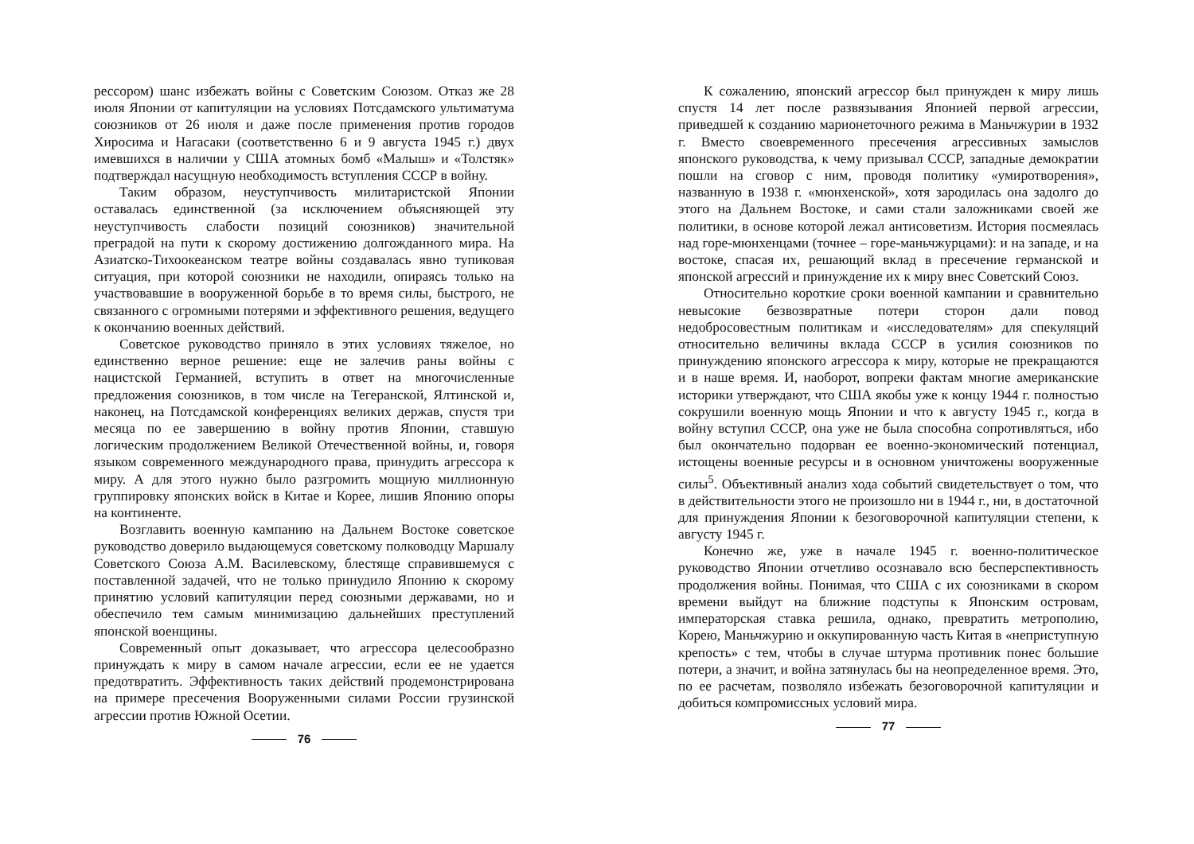рессором) шанс избежать войны с Советским Союзом. Отказ же 28 июля Японии от капитуляции на условиях Потсдамского ультиматума союзников от 26 июля и даже после применения против городов Хиросима и Нагасаки (соответственно 6 и 9 августа 1945 г.) двух имевшихся в наличии у США атомных бомб «Малыш» и «Толстяк» подтверждал насущную необходимость вступления СССР в войну.
Таким образом, неуступчивость милитаристской Японии оставалась единственной (за исключением объясняющей эту неуступчивость слабости позиций союзников) значительной преградой на пути к скорому достижению долгожданного мира. На Азиатско-Тихоокеанском театре войны создавалась явно тупиковая ситуация, при которой союзники не находили, опираясь только на участвовавшие в вооруженной борьбе в то время силы, быстрого, не связанного с огромными потерями и эффективного решения, ведущего к окончанию военных действий.
Советское руководство приняло в этих условиях тяжелое, но единственно верное решение: еще не залечив раны войны с нацистской Германией, вступить в ответ на многочисленные предложения союзников, в том числе на Тегеранской, Ялтинской и, наконец, на Потсдамской конференциях великих держав, спустя три месяца по ее завершению в войну против Японии, ставшую логическим продолжением Великой Отечественной войны, и, говоря языком современного международного права, принудить агрессора к миру. А для этого нужно было разгромить мощную миллионную группировку японских войск в Китае и Корее, лишив Японию опоры на континенте.
Возглавить военную кампанию на Дальнем Востоке советское руководство доверило выдающемуся советскому полководцу Маршалу Советского Союза А.М. Василевскому, блестяще справившемуся с поставленной задачей, что не только принудило Японию к скорому принятию условий капитуляции перед союзными державами, но и обеспечило тем самым минимизацию дальнейших преступлений японской военщины.
Современный опыт доказывает, что агрессора целесообразно принуждать к миру в самом начале агрессии, если ее не удается предотвратить. Эффективность таких действий продемонстрирована на примере пресечения Вооруженными силами России грузинской агрессии против Южной Осетии.
76
К сожалению, японский агрессор был принужден к миру лишь спустя 14 лет после развязывания Японией первой агрессии, приведшей к созданию марионеточного режима в Маньчжурии в 1932 г. Вместо своевременного пресечения агрессивных замыслов японского руководства, к чему призывал СССР, западные демократии пошли на сговор с ним, проводя политику «умиротворения», названную в 1938 г. «мюнхенской», хотя зародилась она задолго до этого на Дальнем Востоке, и сами стали заложниками своей же политики, в основе которой лежал антисоветизм. История посмеялась над горе-мюнхенцами (точнее – горе-маньчжурцами): и на западе, и на востоке, спасая их, решающий вклад в пресечение германской и японской агрессий и принуждение их к миру внес Советский Союз.
Относительно короткие сроки военной кампании и сравнительно невысокие безвозвратные потери сторон дали повод недобросовестным политикам и «исследователям» для спекуляций относительно величины вклада СССР в усилия союзников по принуждению японского агрессора к миру, которые не прекращаются и в наше время. И, наоборот, вопреки фактам многие американские историки утверждают, что США якобы уже к концу 1944 г. полностью сокрушили военную мощь Японии и что к августу 1945 г., когда в войну вступил СССР, она уже не была способна сопротивляться, ибо был окончательно подорван ее военно-экономический потенциал, истощены военные ресурсы и в основном уничтожены вооруженные силы<sup>5</sup>. Объективный анализ хода событий свидетельствует о том, что в действительности этого не произошло ни в 1944 г., ни, в достаточной для принуждения Японии к безоговорочной капитуляции степени, к августу 1945 г.
Конечно же, уже в начале 1945 г. военно-политическое руководство Японии отчетливо осознавало всю бесперспективность продолжения войны. Понимая, что США с их союзниками в скором времени выйдут на ближние подступы к Японским островам, императорская ставка решила, однако, превратить метрополию, Корею, Маньчжурию и оккупированную часть Китая в «неприступную крепость» с тем, чтобы в случае штурма противник понес большие потери, а значит, и война затянулась бы на неопределенное время. Это, по ее расчетам, позволяло избежать безоговорочной капитуляции и добиться компромиссных условий мира.
77